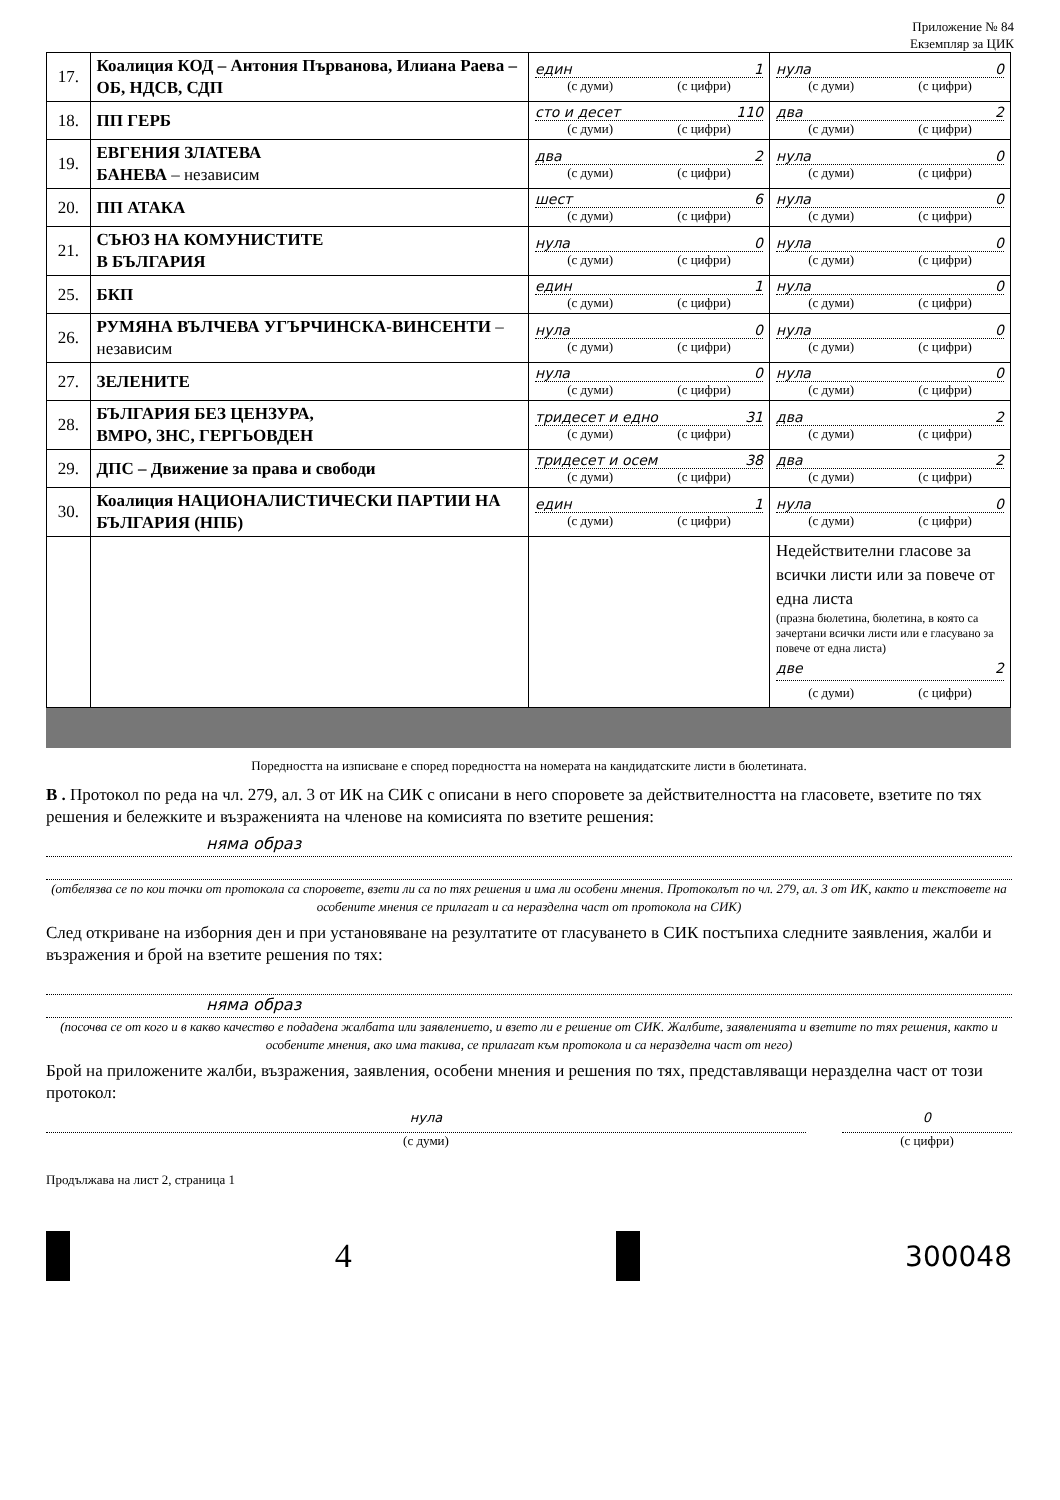Приложение № 84
Екземпляр за ЦИК
| 17. | Коалиция КОД – Антония Първанова, Илиана Раева – ОБ, НДСВ, СДП | един 1 (с думи) (с цифри) | нула 0 (с думи) (с цифри) |
| 18. | ПП ГЕРБ | сто и десет 110 (с думи) (с цифри) | два 2 (с думи) (с цифри) |
| 19. | ЕВГЕНИЯ ЗЛАТЕВА БАНЕВА – независим | два 2 (с думи) (с цифри) | нула 0 (с думи) (с цифри) |
| 20. | ПП АТАКА | шест 6 (с думи) (с цифри) | нула 0 (с думи) (с цифри) |
| 21. | СЪЮЗ НА КОМУНИСТИТЕ В БЪЛГАРИЯ | нула 0 (с думи) (с цифри) | нула 0 (с думи) (с цифри) |
| 25. | БКП | един 1 (с думи) (с цифри) | нула 0 (с думи) (с цифри) |
| 26. | РУМЯНА ВЪЛЧЕВА УГЪРЧИНСКА-ВИНСЕНТИ – независим | нула 0 (с думи) (с цифри) | нула 0 (с думи) (с цифри) |
| 27. | ЗЕЛЕНИТЕ | нула 0 (с думи) (с цифри) | нула 0 (с думи) (с цифри) |
| 28. | БЪЛГАРИЯ БЕЗ ЦЕНЗУРА, ВМРО, ЗНС, ГЕРГЬОВДЕН | тридесет и едно 31 (с думи) (с цифри) | два 2 (с думи) (с цифри) |
| 29. | ДПС – Движение за права и свободи | тридесет и осем 38 (с думи) (с цифри) | два 2 (с думи) (с цифри) |
| 30. | Коалиция НАЦИОНАЛИСТИЧЕСКИ ПАРТИИ НА БЪЛГАРИЯ (НПБ) | един 1 (с думи) (с цифри) | нула 0 (с думи) (с цифри) |
| | | | Недействителни гласове за всички листи или за повече от една листа (празна бюлетина, бюлетина, в която са зачертани всички листи или е гласувано за повече от една листа) две 2 (с думи) (с цифри) |
Поредността на изписване е според поредността на номерата на кандидатските листи в бюлетината.
В . Протокол по реда на чл. 279, ал. 3 от ИК на СИК с описани в него споровете за действителността на гласовете, взетите по тях решения и бележките и възраженията на членове на комисията по взетите решения:
няма образ
(отбелязва се по кои точки от протокола са споровете, взети ли са по тях решения и има ли особени мнения. Протоколът по чл. 279, ал. 3 от ИК, както и текстовете на особените мнения се прилагат и са неразделна част от протокола на СИК)
След откриване на изборния ден и при установяване на резултатите от гласуването в СИК постъпиха следните заявления, жалби и възражения и брой на взетите решения по тях:
няма образ
(посочва се от кого и в какво качество е подадена жалбата или заявлението, и взето ли е решение от СИК. Жалбите, заявленията и взетите по тях решения, както и особените мнения, ако има такива, се прилагат към протокола и са неразделна част от него)
Брой на приложените жалби, възражения, заявления, особени мнения и решения по тях, представляващи неразделна част от този протокол:
нула
(с думи)
0
(с цифри)
Продължава на лист 2, страница 1
4
300048